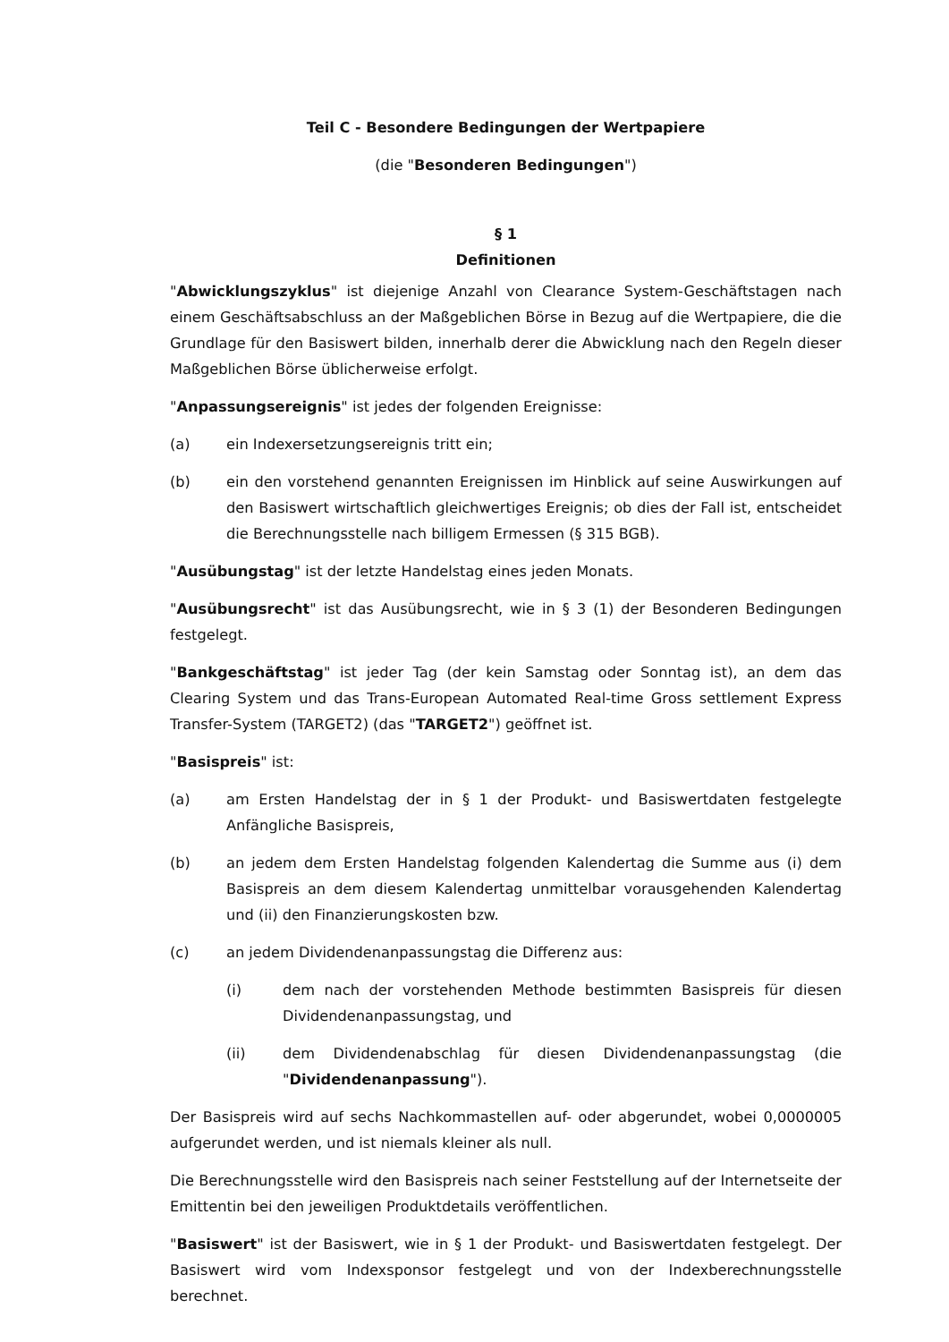Teil C - Besondere Bedingungen der Wertpapiere
(die "Besonderen Bedingungen")
§ 1
Definitionen
"Abwicklungszyklus" ist diejenige Anzahl von Clearance System-Geschäftstagen nach einem Geschäftsabschluss an der Maßgeblichen Börse in Bezug auf die Wertpapiere, die die Grundlage für den Basiswert bilden, innerhalb derer die Abwicklung nach den Regeln dieser Maßgeblichen Börse üblicherweise erfolgt.
"Anpassungsereignis" ist jedes der folgenden Ereignisse:
(a) ein Indexersetzungsereignis tritt ein;
(b) ein den vorstehend genannten Ereignissen im Hinblick auf seine Auswirkungen auf den Basiswert wirtschaftlich gleichwertiges Ereignis; ob dies der Fall ist, entscheidet die Berechnungsstelle nach billigem Ermessen (§ 315 BGB).
"Ausübungstag" ist der letzte Handelstag eines jeden Monats.
"Ausübungsrecht" ist das Ausübungsrecht, wie in § 3 (1) der Besonderen Bedingungen festgelegt.
"Bankgeschäftstag" ist jeder Tag (der kein Samstag oder Sonntag ist), an dem das Clearing System und das Trans-European Automated Real-time Gross settlement Express Transfer-System (TARGET2) (das "TARGET2") geöffnet ist.
"Basispreis" ist:
(a) am Ersten Handelstag der in § 1 der Produkt- und Basiswertdaten festgelegte Anfängliche Basispreis,
(b) an jedem dem Ersten Handelstag folgenden Kalendertag die Summe aus (i) dem Basispreis an dem diesem Kalendertag unmittelbar vorausgehenden Kalendertag und (ii) den Finanzierungskosten bzw.
(c) an jedem Dividendenanpassungstag die Differenz aus:
(i) dem nach der vorstehenden Methode bestimmten Basispreis für diesen Dividendenanpassungstag, und
(ii) dem Dividendenabschlag für diesen Dividendenanpassungstag (die "Dividendenanpassung").
Der Basispreis wird auf sechs Nachkommastellen auf- oder abgerundet, wobei 0,0000005 aufgerundet werden, und ist niemals kleiner als null.
Die Berechnungsstelle wird den Basispreis nach seiner Feststellung auf der Internetseite der Emittentin bei den jeweiligen Produktdetails veröffentlichen.
"Basiswert" ist der Basiswert, wie in § 1 der Produkt- und Basiswertdaten festgelegt. Der Basiswert wird vom Indexsponsor festgelegt und von der Indexberechnungsstelle berechnet.